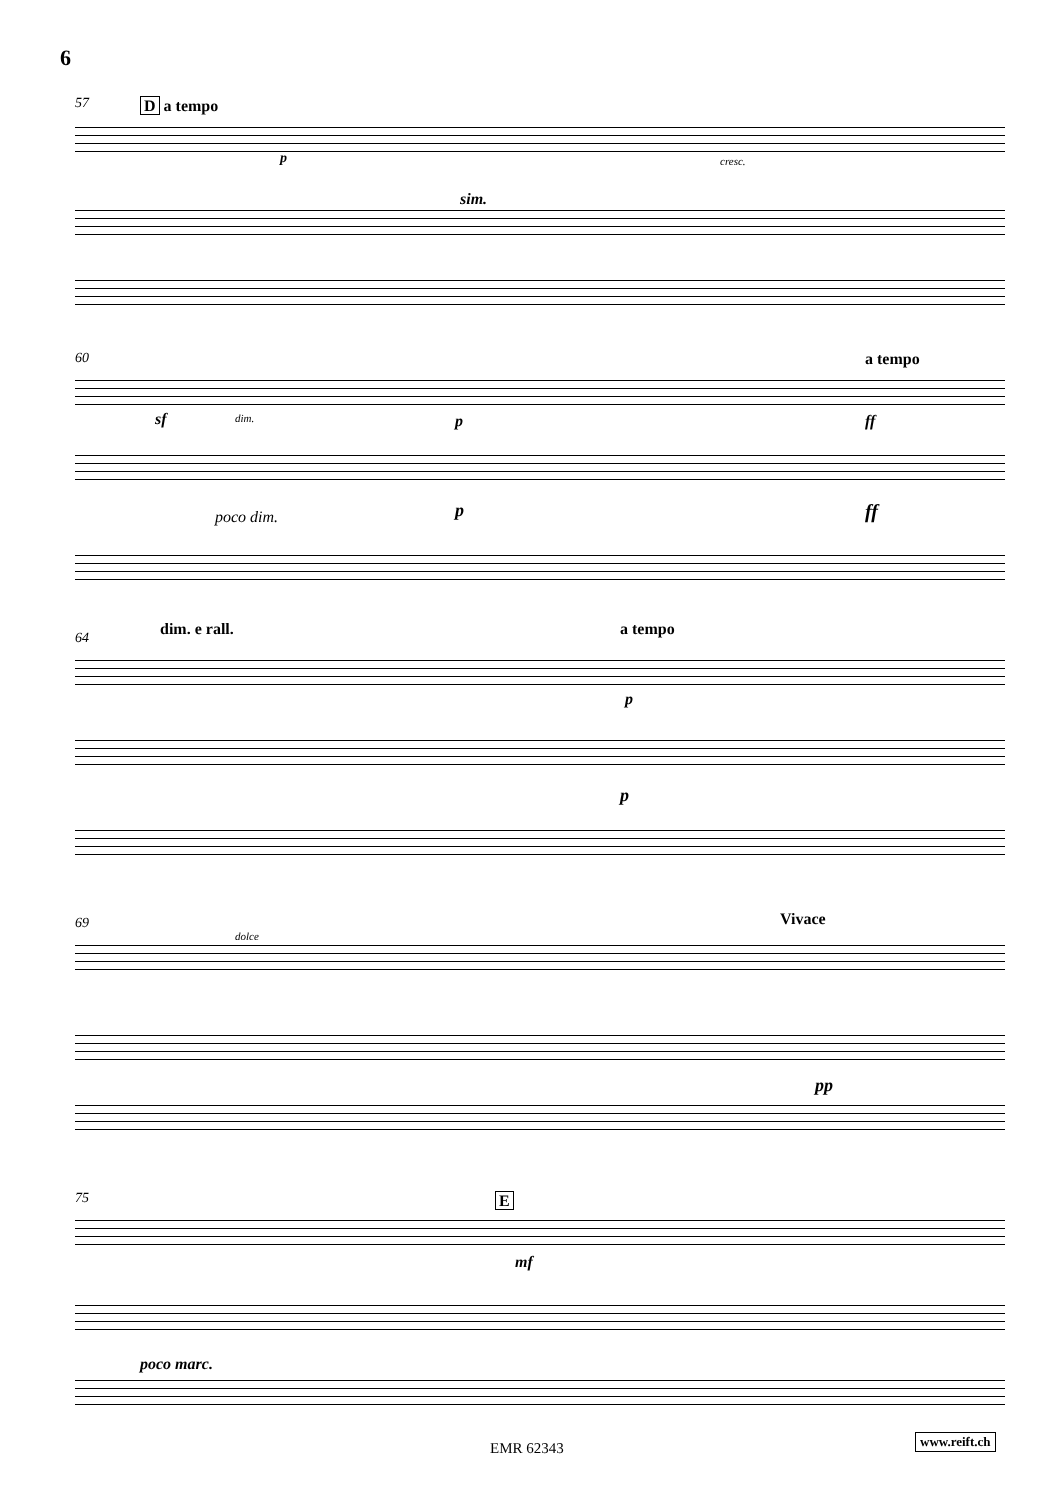6
57 D a tempo
p cresc.
sim.
60 a tempo
sf dim. p ff
poco dim. p ff
64 dim. e rall. a tempo
p
p
69
dolce
Vivace
pp
75 E
mf
poco marc.
EMR 62343
www.reift.ch